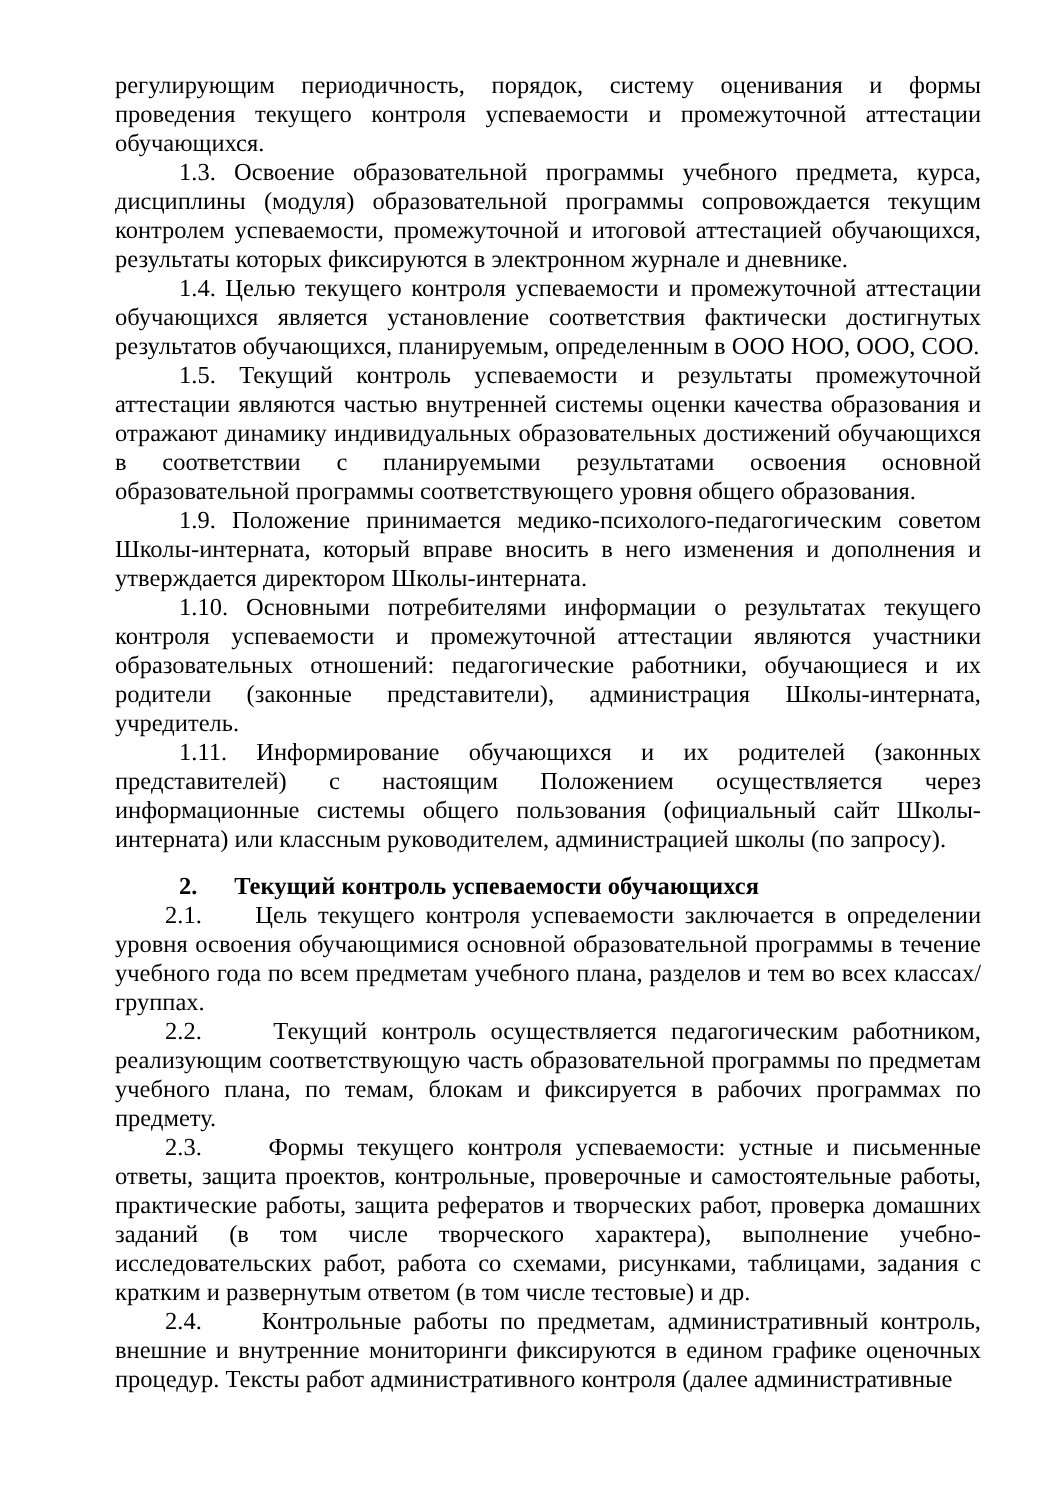регулирующим периодичность, порядок, систему оценивания и формы проведения текущего контроля успеваемости и промежуточной аттестации обучающихся.
1.3. Освоение образовательной программы учебного предмета, курса, дисциплины (модуля) образовательной программы сопровождается текущим контролем успеваемости, промежуточной и итоговой аттестацией обучающихся, результаты которых фиксируются в электронном журнале и дневнике.
1.4. Целью текущего контроля успеваемости и промежуточной аттестации обучающихся является установление соответствия фактически достигнутых результатов обучающихся, планируемым, определенным в ООО НОО, ООО, СОО.
1.5. Текущий контроль успеваемости и результаты промежуточной аттестации являются частью внутренней системы оценки качества образования и отражают динамику индивидуальных образовательных достижений обучающихся в соответствии с планируемыми результатами освоения основной образовательной программы соответствующего уровня общего образования.
1.9. Положение принимается медико-психолого-педагогическим советом Школы-интерната, который вправе вносить в него изменения и дополнения и утверждается директором Школы-интерната.
1.10. Основными потребителями информации о результатах текущего контроля успеваемости и промежуточной аттестации являются участники образовательных отношений: педагогические работники, обучающиеся и их родители (законные представители), администрация Школы-интерната, учредитель.
1.11. Информирование обучающихся и их родителей (законных представителей) с настоящим Положением осуществляется через информационные системы общего пользования (официальный сайт Школы-интерната) или классным руководителем, администрацией школы (по запросу).
2. Текущий контроль успеваемости обучающихся
2.1. Цель текущего контроля успеваемости заключается в определении уровня освоения обучающимися основной образовательной программы в течение учебного года по всем предметам учебного плана, разделов и тем во всех классах/группах.
2.2. Текущий контроль осуществляется педагогическим работником, реализующим соответствующую часть образовательной программы по предметам учебного плана, по темам, блокам и фиксируется в рабочих программах по предмету.
2.3. Формы текущего контроля успеваемости: устные и письменные ответы, защита проектов, контрольные, проверочные и самостоятельные работы, практические работы, защита рефератов и творческих работ, проверка домашних заданий (в том числе творческого характера), выполнение учебно-исследовательских работ, работа со схемами, рисунками, таблицами, задания с кратким и развернутым ответом (в том числе тестовые) и др.
2.4. Контрольные работы по предметам, административный контроль, внешние и внутренние мониторинги фиксируются в едином графике оценочных процедур. Тексты работ административного контроля (далее административные